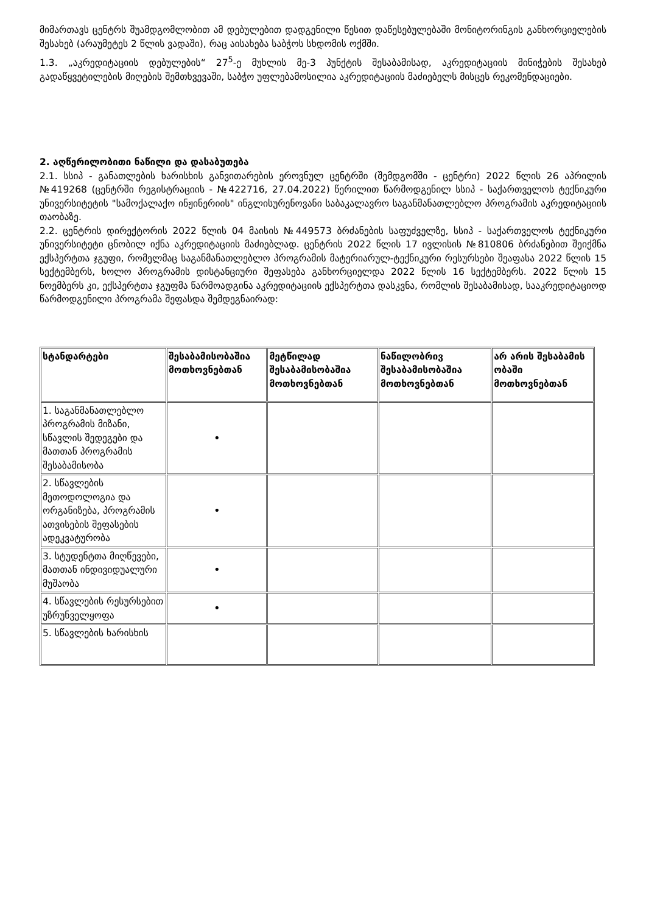მიმართავს ცენტრს შუამდგომლობით ამ დებულებით დადგენილი წესით დაწესებულებაში მონიტორინგის განხორციელების შესახებ (არაუმეტეს 2 წლის ვადაში), რაც აისახება საბჭოს სხდომის ოქმში.
1.3. „აკრედიტაციის დებულების“ 27<sup>5</sup>-ე მუხლის მე-3 პუნქტის შესაბამისად, აკრედიტაციის მინიჭების შესახებ გადაწყვეტილების მიღების შემთხვევაში, საბჭო უფლებამოსილია აკრედიტაციის მაძიებელს მისცეს რეკომენდაციები.
2. აღწერილობითი ნაწილი და დასაბუთება
2.1. სსიპ - განათლების ხარისხის განვითარების ეროვნულ ცენტრში (შემდგომში - ცენტრი) 2022 წლის 26 აპრილის №419268 (ცენტრში რეგისტრაციის - №422716, 27.04.2022) წერილით წარმოდგენილ სსიპ - საქართველოს ტექნიკური უნივერსიტეტის "სამოქალაქო ინჟინერიის" ინგლისურენოვანი საბაკალავრო საგანმანათლებლო პროგრამის აკრედიტაციის თაობაზე.
2.2. ცენტრის დირექტორის 2022 წლის 04 მაისის №449573 ბრძანების საფუძველზე, სსიპ - საქართველოს ტექნიკური უნივერსიტეტი ცნობილ იქნა აკრედიტაციის მაძიებლად. ცენტრის 2022 წლის 17 ივლისის №810806 ბრძანებით შეიქმნა ექსპერტთა ჯგუფი, რომელმაც საგანმანათლებლო პროგრამის მატერიარულ-ტექნიკური რესურსები შეაფასა 2022 წლის 15 სექტემბერს, ხოლო პროგრამის დისტანციური შეფასება განხორციელდა 2022 წლის 16 სექტემბერს. 2022 წლის 15 ნოემბერს კი, ექსპერტთა ჯგუფმა წარმოადგინა აკრედიტაციის ექსპერტთა დასკვნა, რომლის შესაბამისად, სააკრედიტაციოდ წარმოდგენილი პროგრამა შეფასდა შემდეგნაირად:
| სტანდარტები | შესაბამისობაშია მოთხოვნებთან | მეტწილად შესაბამისობაშია მოთხოვნებთან | ნაწილობრივ შესაბამისობაშია მოთხოვნებთან | არ არის შესაბამის ობაში მოთხოვნებთან |
| --- | --- | --- | --- | --- |
| 1. საგანმანათლებლო პროგრამის მიზანი, სწავლის შედეგები და მათთან პროგრამის შესაბამისობა | • | | | |
| 2. სწავლების მეთოდოლოგია და ორგანიზება, პროგრამის ათვისების შეფასების ადეკვატურობა | • | | | |
| 3. სტუდენტთა მიღწევები, მათთან ინდივიდუალური მუშაობა | • | | | |
| 4. სწავლების რესურსებით უზრუნველყოფა | • | | | |
| 5. სწავლების ხარისხის | | | | |